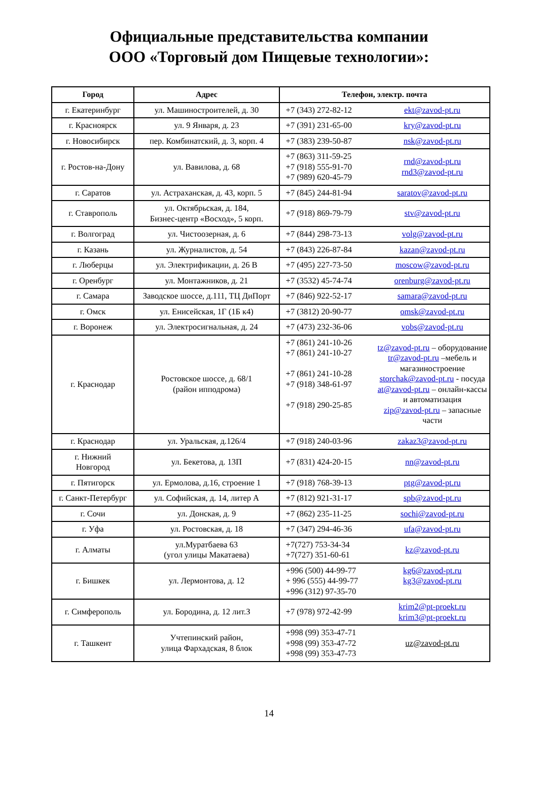Официальные представительства компании
ООО «Торговый дом Пищевые технологии»:
| Город | Адрес | Телефон, электр. почта | |
| --- | --- | --- | --- |
| г. Екатеринбург | ул. Машиностроителей, д. 30 | +7 (343) 272-82-12 | ekt@zavod-pt.ru |
| г. Красноярск | ул. 9 Января, д. 23 | +7 (391) 231-65-00 | kry@zavod-pt.ru |
| г. Новосибирск | пер. Комбинатский, д. 3, корп. 4 | +7 (383) 239-50-87 | nsk@zavod-pt.ru |
| г. Ростов-на-Дону | ул. Вавилова, д. 68 | +7 (863) 311-59-25 +7 (918) 555-91-70 +7 (989) 620-45-79 | rnd@zavod-pt.ru rnd3@zavod-pt.ru |
| г. Саратов | ул. Астраханская, д. 43, корп. 5 | +7 (845) 244-81-94 | saratov@zavod-pt.ru |
| г. Ставрополь | ул. Октябрьская, д. 184, Бизнес-центр «Восход», 5 корп. | +7 (918) 869-79-79 | stv@zavod-pt.ru |
| г. Волгоград | ул. Чистоозерная, д. 6 | +7 (844) 298-73-13 | volg@zavod-pt.ru |
| г. Казань | ул. Журналистов, д. 54 | +7 (843) 226-87-84 | kazan@zavod-pt.ru |
| г. Люберцы | ул. Электрификации, д. 26 В | +7 (495) 227-73-50 | moscow@zavod-pt.ru |
| г. Оренбург | ул. Монтажников, д. 21 | +7 (3532) 45-74-74 | orenburg@zavod-pt.ru |
| г. Самара | Заводское шоссе, д.111, ТЦ ДиПорт | +7 (846) 922-52-17 | samara@zavod-pt.ru |
| г. Омск | ул. Енисейская, 1Г (1Б к4) | +7 (3812) 20-90-77 | omsk@zavod-pt.ru |
| г. Воронеж | ул. Электросигнальная, д. 24 | +7 (473) 232-36-06 | vobs@zavod-pt.ru |
| г. Краснодар | Ростовское шоссе, д. 68/1 (район ипподрома) | +7 (861) 241-10-26 +7 (861) 241-10-27 +7 (861) 241-10-28 +7 (918) 348-61-97 +7 (918) 290-25-85 | tz@zavod-pt.ru – оборудование tr@zavod-pt.ru –мебель и магазиностроение storchak@zavod-pt.ru - посуда at@zavod-pt.ru – онлайн-кассы и автоматизация zip@zavod-pt.ru – запасные части |
| г. Краснодар | ул. Уральская, д.126/4 | +7 (918) 240-03-96 | zakaz3@zavod-pt.ru |
| г. Нижний Новгород | ул. Бекетова, д. 13П | +7 (831) 424-20-15 | nn@zavod-pt.ru |
| г. Пятигорск | ул. Ермолова, д.16, строение 1 | +7 (918) 768-39-13 | ptg@zavod-pt.ru |
| г. Санкт-Петербург | ул. Софийская, д. 14, литер А | +7 (812) 921-31-17 | spb@zavod-pt.ru |
| г. Сочи | ул. Донская, д. 9 | +7 (862) 235-11-25 | sochi@zavod-pt.ru |
| г. Уфа | ул. Ростовская, д. 18 | +7 (347) 294-46-36 | ufa@zavod-pt.ru |
| г. Алматы | ул.Муратбаева 63 (угол улицы Макатаева) | +7(727) 753-34-34 +7(727) 351-60-61 | kz@zavod-pt.ru |
| г. Бишкек | ул. Лермонтова, д. 12 | +996 (500) 44-99-77 + 996 (555) 44-99-77 +996 (312) 97-35-70 | kg6@zavod-pt.ru kg3@zavod-pt.ru |
| г. Симферополь | ул. Бородина, д. 12 лит.З | +7 (978) 972-42-99 | krim2@pt-proekt.ru krim3@pt-proekt.ru |
| г. Ташкент | Учтепинский район, улица Фархадская, 8 блок | +998 (99) 353-47-71 +998 (99) 353-47-72 +998 (99) 353-47-73 | uz@zavod-pt.ru |
14